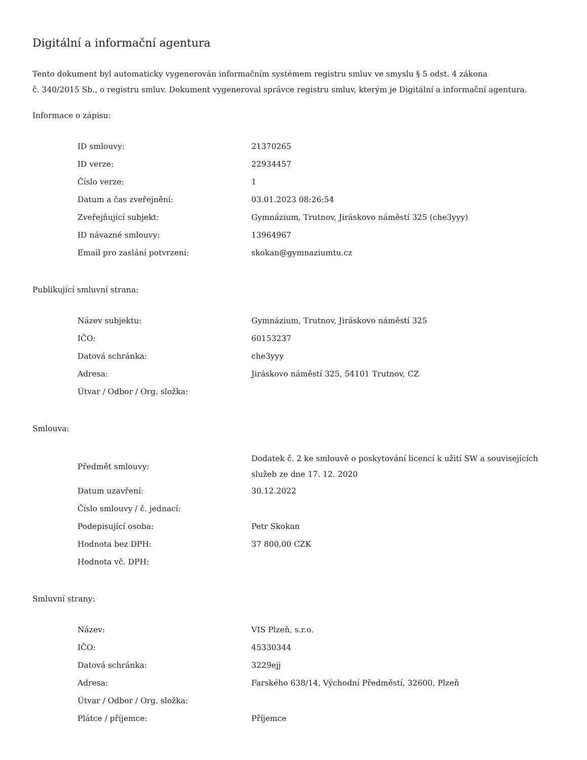Digitální a informační agentura
Tento dokument byl automaticky vygenerován informačním systémem registru smluv ve smyslu § 5 odst. 4 zákona
č. 340/2015 Sb., o registru smluv. Dokument vygeneroval správce registru smluv, kterým je Digitální a informační agentura.
Informace o zápisu:
| ID smlouvy: | 21370265 |
| ID verze: | 22934457 |
| Číslo verze: | 1 |
| Datum a čas zveřejnění: | 03.01.2023 08:26:54 |
| Zveřejňující subjekt: | Gymnázium, Trutnov, Jiráskovo náměstí 325 (che3yyy) |
| ID návazné smlouvy: | 13964967 |
| Email pro zaslání potvrzení: | skokan@gymnaziumtu.cz |
Publikující smluvní strana:
| Název subjektu: | Gymnázium, Trutnov, Jiráskovo náměstí 325 |
| IČO: | 60153237 |
| Datová schránka: | che3yyy |
| Adresa: | Jiráskovo náměstí 325, 54101 Trutnov, CZ |
| Útvar / Odbor / Org. složka: | |
Smlouva:
| Předmět smlouvy: | Dodatek č. 2 ke smlouvě o poskytování licencí k užití SW a souvisejících služeb ze dne 17. 12. 2020 |
| Datum uzavření: | 30.12.2022 |
| Číslo smlouvy / č. jednací: | |
| Podepisující osoba: | Petr Skokan |
| Hodnota bez DPH: | 37 800,00 CZK |
| Hodnota vč. DPH: | |
Smluvní strany:
| Název: | VIS Plzeň, s.r.o. |
| IČO: | 45330344 |
| Datová schránka: | 3229ejj |
| Adresa: | Farského 638/14, Východní Předměstí, 32600, Plzeň |
| Útvar / Odbor / Org. složka: | |
| Plátce / příjemce: | Příjemce |